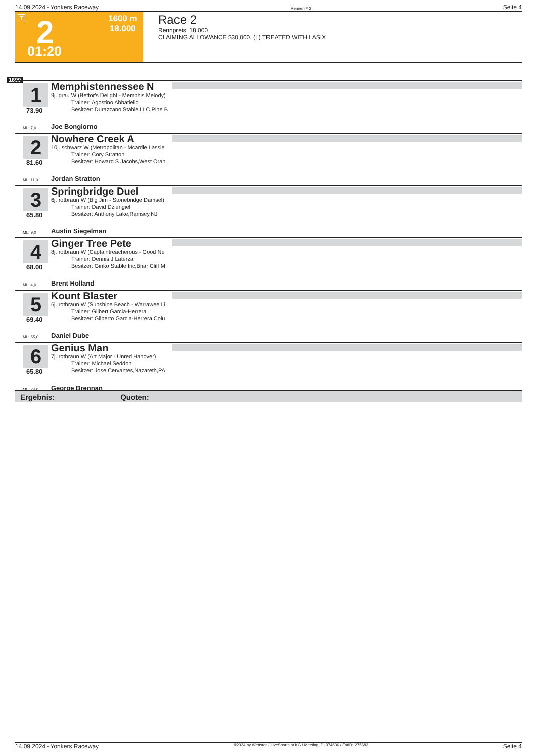14.09.2024 - Yonkers Raceway Rennen # 2 Seite 4
T 2 01:20
1600 m
18.000
Race 2
Rennpreis: 18.000
CLAIMING ALLOWANCE $30,000. (L) TREATED WITH LASIX
1600
1
73.90
Memphistennessee N
9j. grau W (Bettor's Delight - Memphis Melody)
Trainer: Agostino Abbatiello
Besitzer: Durazzano Stable LLC,Pine B
ML: 7,0 Joe Bongiorno
2
81.60
Nowhere Creek A
10j. schwarz W (Metropolitan - Mcardle Lassie
Trainer: Cory Stratton
Besitzer: Howard S Jacobs,West Oran
ML: 11,0 Jordan Stratton
3
65.80
Springbridge Duel
6j. rotbraun W (Big Jim - Stonebridge Damsel)
Trainer: David Dziengiel
Besitzer: Anthony Lake,Ramsey,NJ
ML: 9,0 Austin Siegelman
4
68.00
Ginger Tree Pete
8j. rotbraun W (Captaintreacherous - Good Ne
Trainer: Dennis J Laterza
Besitzer: Ginko Stable Inc,Briar Cliff M
ML: 4,0 Brent Holland
5
69.40
Kount Blaster
6j. rotbraun W (Sunshine Beach - Warrawee Li
Trainer: Gilbert Garcia-Herrera
Besitzer: Gilberto Garcia-Herrera,Colu
ML: 55,0 Daniel Dube
6
65.80
Genius Man
7j. rotbraun W (Art Major - Unred Hanover)
Trainer: Michael Seddon
Besitzer: Jose Cervantes,Nazareth,PA
ML: 24,0 George Brennan
Ergebnis: Quoten:
14.09.2024 - Yonkers Raceway ©2024 by Wettstar / LiveSports.at KG / Meeting ID: 374636 / ExtID: 275683 Seite 4